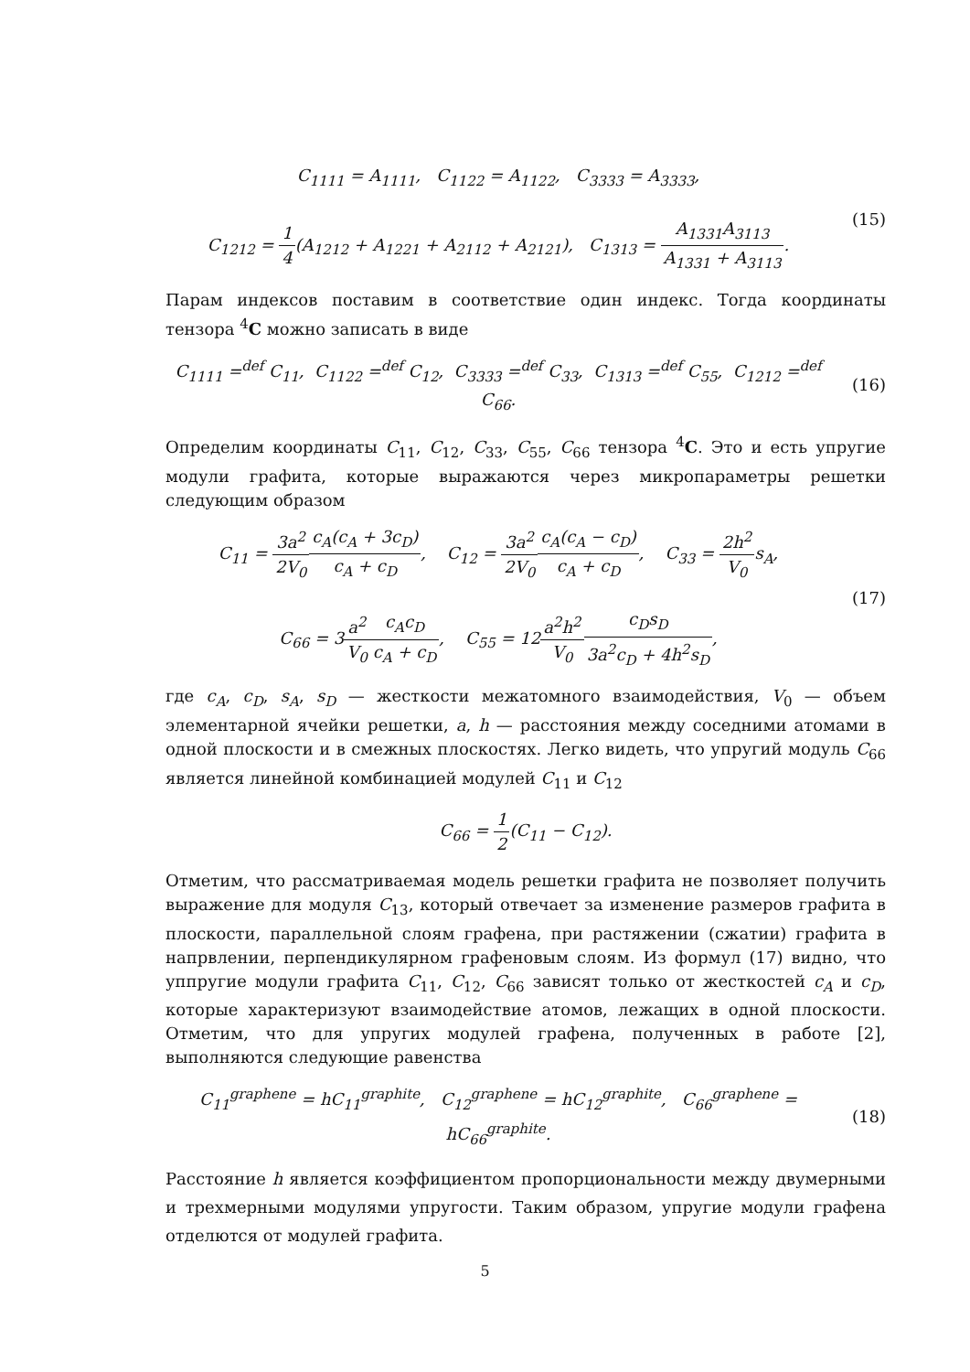C<sub>1111</sub> = A<sub>1111</sub>, C<sub>1122</sub> = A<sub>1122</sub>, C<sub>3333</sub> = A<sub>3333</sub>,
C<sub>1212</sub> = 1 4(A<sub>1212</sub> + A<sub>1221</sub> + A<sub>2112</sub> + A<sub>2121</sub>), C<sub>1313</sub> = A<sub>1331</sub>A<sub>3113</sub> A<sub>1331</sub> + A<sub>3113</sub>.
(15)
Парам индексов поставим в соответствие один индекс. Тогда координаты тензора <sup>4</sup>C можно записать в виде
C<sub>1111</sub> =<sup>def</sup> C<sub>11</sub>, C<sub>1122</sub> =<sup>def</sup> C<sub>12</sub>, C<sub>3333</sub> =<sup>def</sup> C<sub>33</sub>, C<sub>1313</sub> =<sup>def</sup> C<sub>55</sub>, C<sub>1212</sub> =<sup>def</sup> C<sub>66</sub>.
(16)
Определим координаты C<sub>11</sub>, C<sub>12</sub>, C<sub>33</sub>, C<sub>55</sub>, C<sub>66</sub> тензора <sup>4</sup>C. Это и есть упругие модули графита, которые выражаются через микропараметры решетки следующим образом
C<sub>11</sub> = 3a<sup>2</sup> 2V<sub>0</sub> c<sub>A</sub>(c<sub>A</sub> + 3c<sub>D</sub>) c<sub>A</sub> + c<sub>D</sub>, C<sub>12</sub> = 3a<sup>2</sup> 2V<sub>0</sub> c<sub>A</sub>(c<sub>A</sub> − c<sub>D</sub>) c<sub>A</sub> + c<sub>D</sub>, C<sub>33</sub> = 2h<sup>2</sup> V<sub>0</sub>s<sub>A</sub>,
C<sub>66</sub> = 3a<sup>2</sup> V<sub>0</sub> c<sub>A</sub>c<sub>D</sub> c<sub>A</sub> + c<sub>D</sub>, C<sub>55</sub> = 12a<sup>2</sup>h<sup>2</sup> V<sub>0</sub> c<sub>D</sub>s<sub>D</sub> 3a<sup>2</sup>c<sub>D</sub> + 4h<sup>2</sup>s<sub>D</sub>,
(17)
где c<sub>A</sub>, c<sub>D</sub>, s<sub>A</sub>, s<sub>D</sub> — жесткости межатомного взаимодействия, V<sub>0</sub> — объем элементарной ячейки решетки, a, h — расстояния между соседними атомами в одной плоскости и в смежных плоскостях. Легко видеть, что упругий модуль C<sub>66</sub> является линейной комбинацией модулей C<sub>11</sub> и C<sub>12</sub>
C<sub>66</sub> = 1 2(C<sub>11</sub> − C<sub>12</sub>).
Отметим, что рассматриваемая модель решетки графита не позволяет получить выражение для модуля C<sub>13</sub>, который отвечает за изменение размеров графита в плоскости, параллельной слоям графена, при растяжении (сжатии) графита в напрвлении, перпендикулярном графеновым слоям. Из формул (17) видно, что уппругие модули графита C<sub>11</sub>, C<sub>12</sub>, C<sub>66</sub> зависят только от жесткостей c<sub>A</sub> и c<sub>D</sub>, которые характеризуют взаимодействие атомов, лежащих в одной плоскости. Отметим, что для упругих модулей графена, полученных в работе [2], выполняются следующие равенства
C<sub>11</sub><sup>graphene</sup> = hC<sub>11</sub><sup>graphite</sup>, C<sub>12</sub><sup>graphene</sup> = hC<sub>12</sub><sup>graphite</sup>, C<sub>66</sub><sup>graphene</sup> = hC<sub>66</sub><sup>graphite</sup>.
(18)
Расстояние h является коэффициентом пропорциональности между двумерными и трехмерными модулями упругости. Таким образом, упругие модули графена отделются от модулей графита.
5